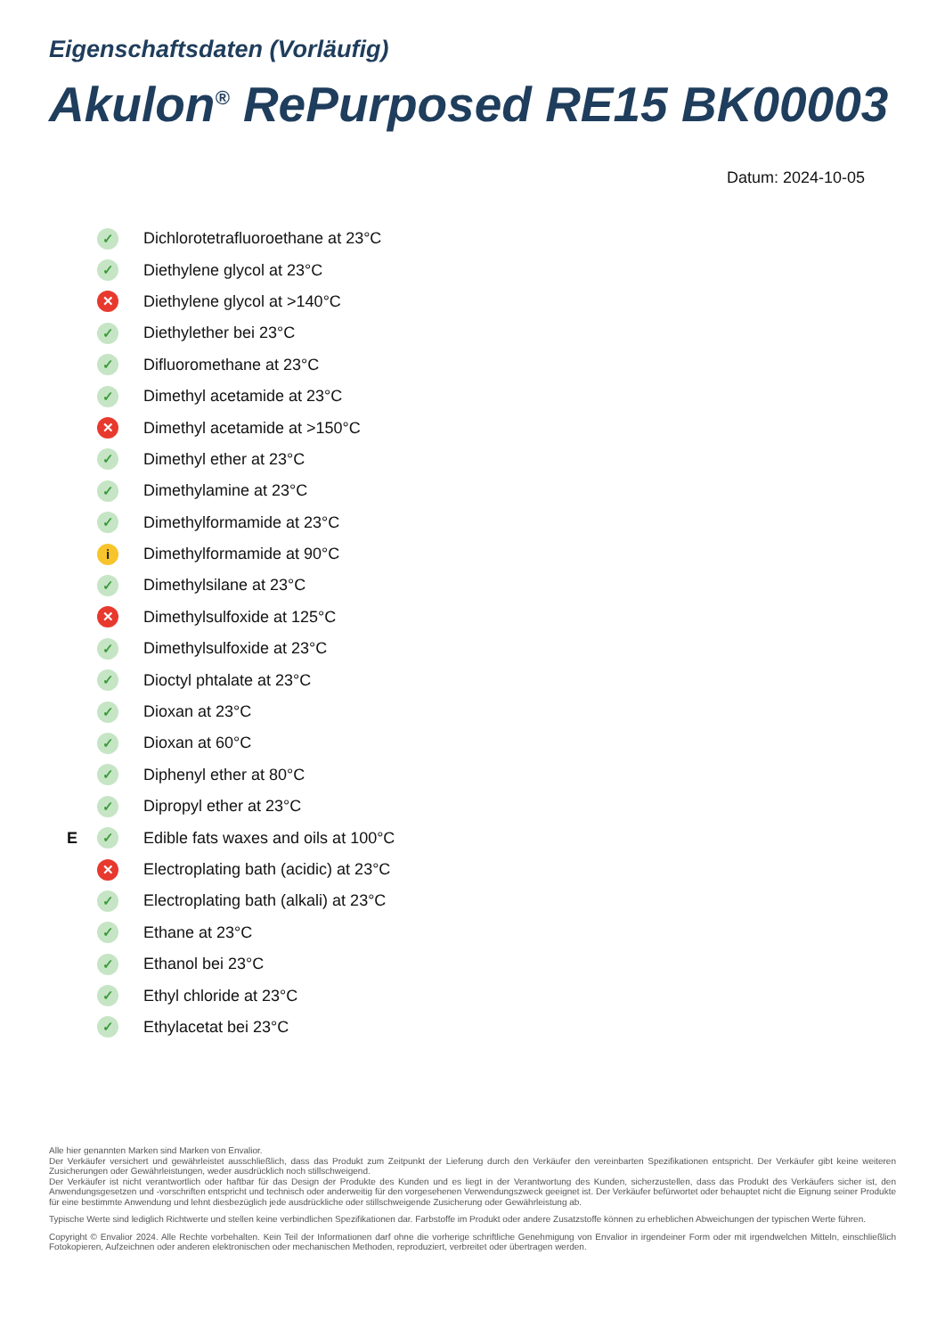Eigenschaftsdaten (Vorläufig)
Akulon<sup>®</sup> RePurposed RE15 BK00003
Datum: 2024-10-05
✓ Dichlorotetrafluoroethane at 23°C
✓ Diethylene glycol at 23°C
✕ Diethylene glycol at >140°C
✓ Diethylether bei 23°C
✓ Difluoromethane at 23°C
✓ Dimethyl acetamide at 23°C
✕ Dimethyl acetamide at >150°C
✓ Dimethyl ether at 23°C
✓ Dimethylamine at 23°C
✓ Dimethylformamide at 23°C
i Dimethylformamide at 90°C
✓ Dimethylsilane at 23°C
✕ Dimethylsulfoxide at 125°C
✓ Dimethylsulfoxide at 23°C
✓ Dioctyl phtalate at 23°C
✓ Dioxan at 23°C
✓ Dioxan at 60°C
✓ Diphenyl ether at 80°C
✓ Dipropyl ether at 23°C
E ✓ Edible fats waxes and oils at 100°C
✕ Electroplating bath (acidic) at 23°C
✓ Electroplating bath (alkali) at 23°C
✓ Ethane at 23°C
✓ Ethanol bei 23°C
✓ Ethyl chloride at 23°C
✓ Ethylacetat bei 23°C
Alle hier genannten Marken sind Marken von Envalior.
Der Verkäufer versichert und gewährleistet ausschließlich, dass das Produkt zum Zeitpunkt der Lieferung durch den Verkäufer den vereinbarten Spezifikationen entspricht. Der Verkäufer gibt keine weiteren Zusicherungen oder Gewährleistungen, weder ausdrücklich noch stillschweigend.
Der Verkäufer ist nicht verantwortlich oder haftbar für das Design der Produkte des Kunden und es liegt in der Verantwortung des Kunden, sicherzustellen, dass das Produkt des Verkäufers sicher ist, den Anwendungsgesetzen und -vorschriften entspricht und technisch oder anderweitig für den vorgesehenen Verwendungszweck geeignet ist. Der Verkäufer befürwortet oder behauptet nicht die Eignung seiner Produkte für eine bestimmte Anwendung und lehnt diesbezüglich jede ausdrückliche oder stillschweigende Zusicherung oder Gewährleistung ab.
Typische Werte sind lediglich Richtwerte und stellen keine verbindlichen Spezifikationen dar. Farbstoffe im Produkt oder andere Zusatzstoffe können zu erheblichen Abweichungen der typischen Werte führen.
Copyright © Envalior 2024. Alle Rechte vorbehalten. Kein Teil der Informationen darf ohne die vorherige schriftliche Genehmigung von Envalior in irgendeiner Form oder mit irgendwelchen Mitteln, einschließlich Fotokopieren, Aufzeichnen oder anderen elektronischen oder mechanischen Methoden, reproduziert, verbreitet oder übertragen werden.